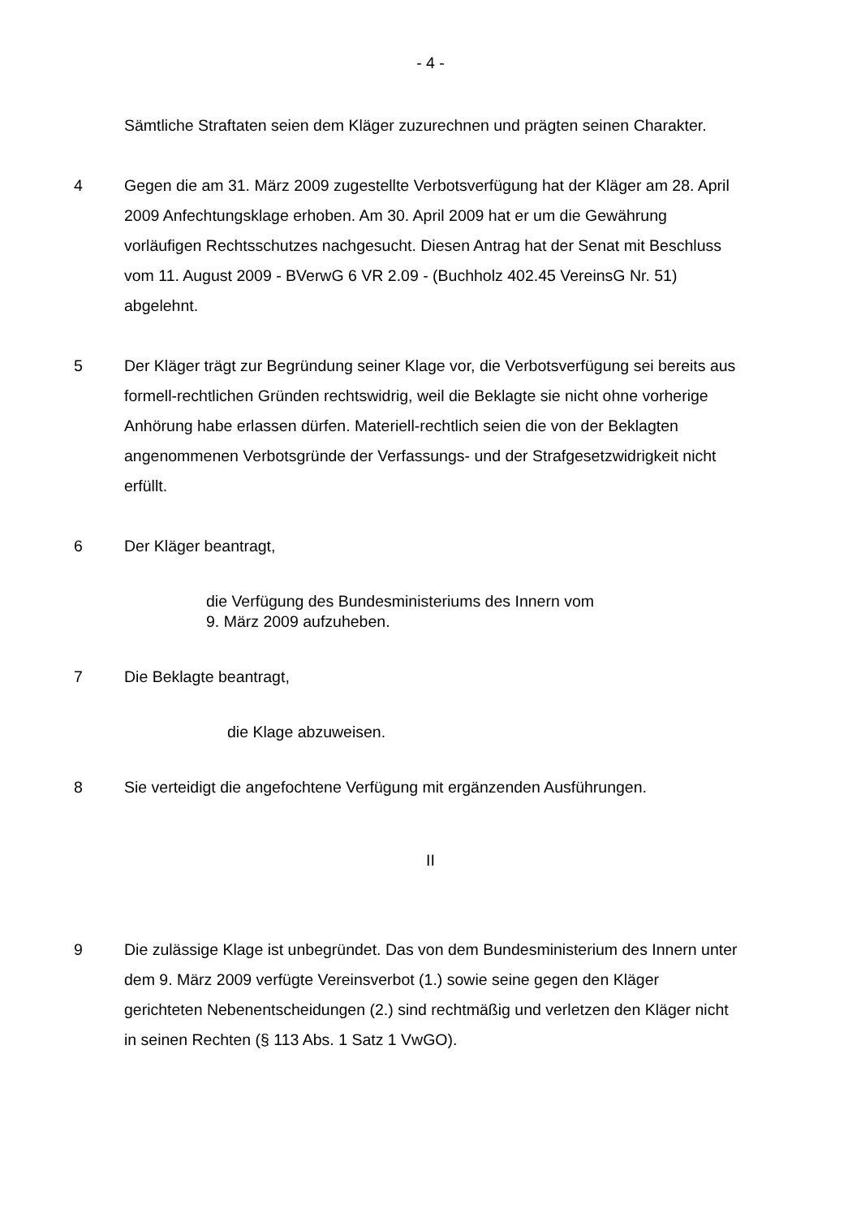- 4 -
Sämtliche Straftaten seien dem Kläger zuzurechnen und prägten seinen Charakter.
4 Gegen die am 31. März 2009 zugestellte Verbotsverfügung hat der Kläger am 28. April 2009 Anfechtungsklage erhoben. Am 30. April 2009 hat er um die Gewährung vorläufigen Rechtsschutzes nachgesucht. Diesen Antrag hat der Senat mit Beschluss vom 11. August 2009 - BVerwG 6 VR 2.09 - (Buchholz 402.45 VereinsG Nr. 51) abgelehnt.
5 Der Kläger trägt zur Begründung seiner Klage vor, die Verbotsverfügung sei bereits aus formell-rechtlichen Gründen rechtswidrig, weil die Beklagte sie nicht ohne vorherige Anhörung habe erlassen dürfen. Materiell-rechtlich seien die von der Beklagten angenommenen Verbotsgründe der Verfassungs- und der Strafgesetzwidrigkeit nicht erfüllt.
6 Der Kläger beantragt,
die Verfügung des Bundesministeriums des Innern vom
9. März 2009 aufzuheben.
7 Die Beklagte beantragt,
die Klage abzuweisen.
8 Sie verteidigt die angefochtene Verfügung mit ergänzenden Ausführungen.
II
9 Die zulässige Klage ist unbegründet. Das von dem Bundesministerium des Innern unter dem 9. März 2009 verfügte Vereinsverbot (1.) sowie seine gegen den Kläger gerichteten Nebenentscheidungen (2.) sind rechtmäßig und verletzen den Kläger nicht in seinen Rechten (§ 113 Abs. 1 Satz 1 VwGO).